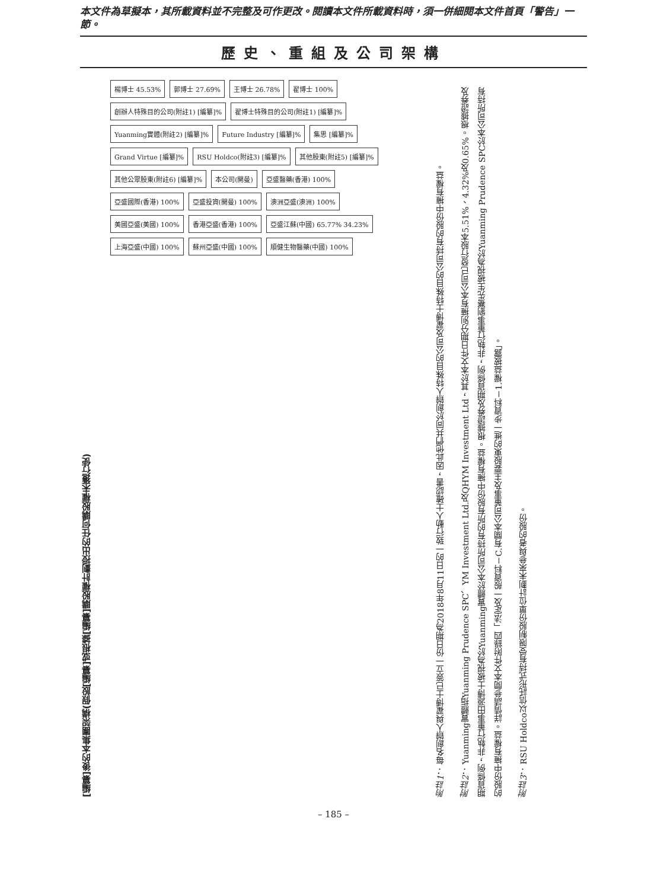本文件為草擬本，其所載資料並不完整及可作更改。閱讀本文件所載資料時，須一併細閱本文件首頁「警告」一節。
歷史、重組及公司架構
[編纂]後的本集團架構(假設[編纂]或根據[編纂]購股權計劃授出的任何購股權未獲行使)
楊博士 45.53% 郭博士 27.69% 王博士 26.78% 翟博士 100% 創辦人特殊目的公司(附註1) [編纂]% 翟博士特殊目的公司(附註1) [編纂]% Yuanming實體(附註2) [編纂]% Future Industry [編纂]% 集思 [編纂]% Grand Virtue [編纂]% RSU Holdco(附註3) [編纂]% 其他股東(附註5) [編纂]% 其他公眾股東(附註6) [編纂]% 本公司(開曼) 亞盛醫藥(香港) 100% 亞盛國際(香港) 100% 亞盛投資(開曼) 100% 澳洲亞盛(澳洲) 100% 美國亞盛(美國) 100% 香港亞盛(香港) 100% 亞盛江蘇(中國) 65.77% 34.23% 上海亞盛(中國) 100% 蘇州亞盛(中國) 100% 順健生物醫藥(中國) 100%
附註1： 每名創辦人與翟博士已簽立一份日期為2018年8月11日的一致行動人士確認書，因此他們共同於創辦人特殊目的公司及翟博士特殊目的公司持有的股份中擁有權益。
附註2： Yuanming實體指Yuanming Prudence SPC、YM Investment Ltd.及QHYM Investment Ltd，其於本文件日期分別擁有本公司已發行股本5.51%、4.32%及0.65%。根據證券及期貨條例，非執行董事田源博士被視為於Yuanming實體於本公司所持有的所有股份中擁有權益。根據證券及期貨條例，非執行董事劉騫先生被視為於Yuanming Prudence SPC於本公司所持有的股份中擁有權益。詳情請參閱本文件附錄四「法定及一般資料－C.有關本公司董事及主要股東的進一步資料－1.權益披露」。
附註3： RSU Holdco以信託形式持有受限制股份單位計劃未來參與者的股份。
– 185 –